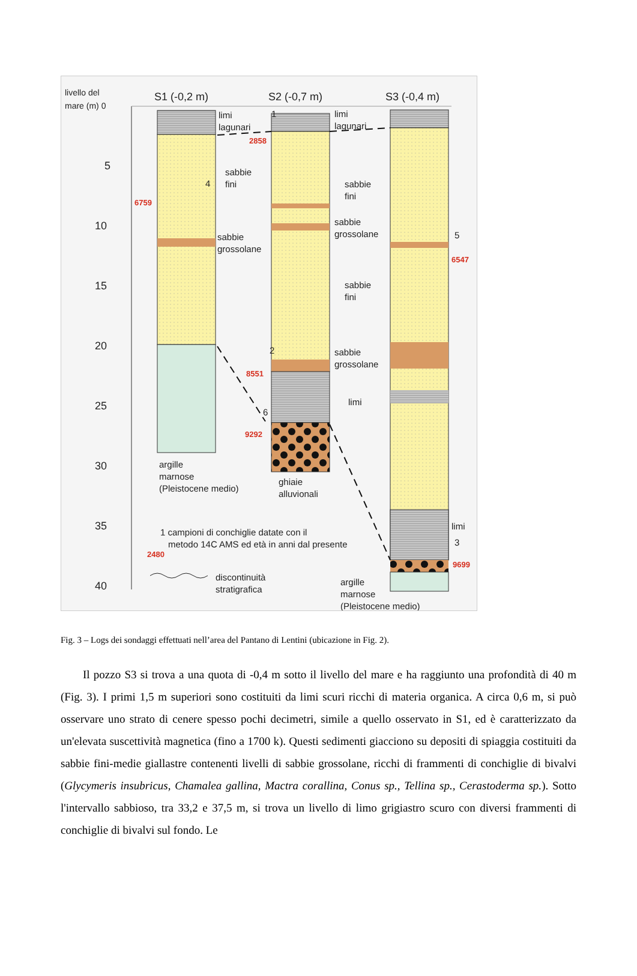livello del
mare (m) 0
S1 (-0,2 m)
S2 (-0,7 m)
S3 (-0,4 m)
5
10
15
20
25
30
35
40
limi
lagunari
1
limi
lagunari
sabbie
fini
sabbie
fini
sabbie
grossolane
sabbie
grossolane
sabbie
fini
sabbie
grossolane
limi
4
5
2
6
limi
3
argille
marnose
(Pleistocene medio)
ghiaie
alluvionali
1 campioni di conchiglie datate con il
metodo 14C AMS ed età in anni dal presente
discontinuità
stratigrafica
argille
marnose
(Pleistocene medio)
2858
6759
6547
8551
9292
2480
9699
Fig. 3 – Logs dei sondaggi effettuati nell’area del Pantano di Lentini (ubicazione in Fig. 2).
Il pozzo S3 si trova a una quota di -0,4 m sotto il livello del mare e ha raggiunto una profondità di 40 m (Fig. 3). I primi 1,5 m superiori sono costituiti da limi scuri ricchi di materia organica. A circa 0,6 m, si può osservare uno strato di cenere spesso pochi decimetri, simile a quello osservato in S1, ed è caratterizzato da un'elevata suscettività magnetica (fino a 1700 k). Questi sedimenti giacciono su depositi di spiaggia costituiti da sabbie fini-medie giallastre contenenti livelli di sabbie grossolane, ricchi di frammenti di conchiglie di bivalvi (Glycymeris insubricus, Chamalea gallina, Mactra corallina, Conus sp., Tellina sp., Cerastoderma sp.). Sotto l'intervallo sabbioso, tra 33,2 e 37,5 m, si trova un livello di limo grigiastro scuro con diversi frammenti di conchiglie di bivalvi sul fondo. Le